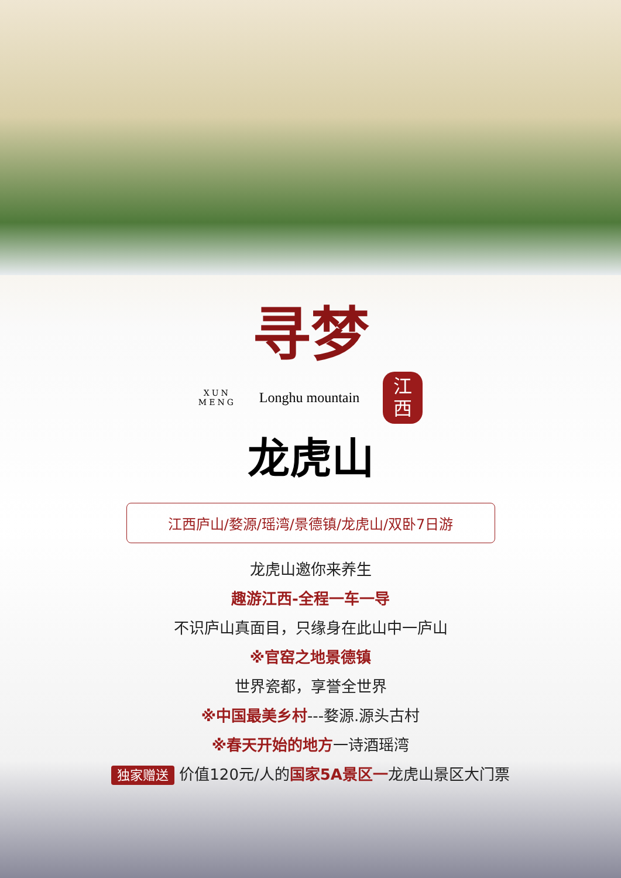寻梦
XUN
MENG Longhu mountain
江
西
龙虎山
江西庐山/婺源/瑶湾/景德镇/龙虎山/双卧7日游
龙虎山邀你来养生
趣游江西-全程一车一导
不识庐山真面目，只缘身在此山中一庐山
※官窑之地景德镇
世界瓷都，享誉全世界
※中国最美乡村---婺源.源头古村
※春天开始的地方一诗酒瑶湾
独家赠送 价值120元/人的国家5A景区一龙虎山景区大门票